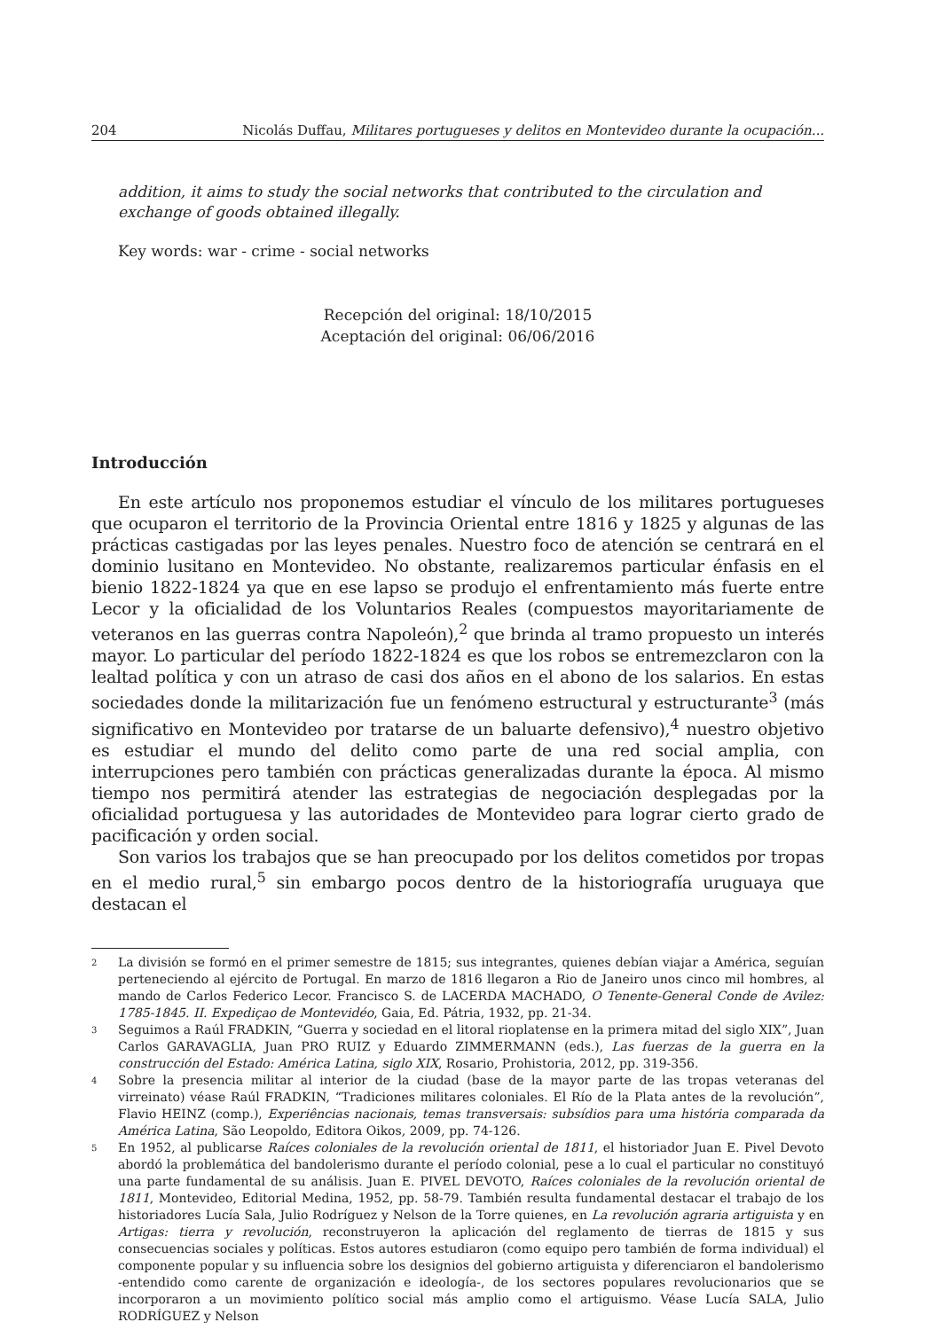204 Nicolás Duffau, Militares portugueses y delitos en Montevideo durante la ocupación...
addition, it aims to study the social networks that contributed to the circulation and exchange of goods obtained illegally.
Key words: war - crime - social networks
Recepción del original: 18/10/2015
Aceptación del original: 06/06/2016
Introducción
En este artículo nos proponemos estudiar el vínculo de los militares portugueses que ocuparon el territorio de la Provincia Oriental entre 1816 y 1825 y algunas de las prácticas castigadas por las leyes penales. Nuestro foco de atención se centrará en el dominio lusitano en Montevideo. No obstante, realizaremos particular énfasis en el bienio 1822-1824 ya que en ese lapso se produjo el enfrentamiento más fuerte entre Lecor y la oficialidad de los Voluntarios Reales (compuestos mayoritariamente de veteranos en las guerras contra Napoleón),<sup>2</sup> que brinda al tramo propuesto un interés mayor. Lo particular del período 1822-1824 es que los robos se entremezclaron con la lealtad política y con un atraso de casi dos años en el abono de los salarios. En estas sociedades donde la militarización fue un fenómeno estructural y estructurante<sup>3</sup> (más significativo en Montevideo por tratarse de un baluarte defensivo),<sup>4</sup> nuestro objetivo es estudiar el mundo del delito como parte de una red social amplia, con interrupciones pero también con prácticas generalizadas durante la época. Al mismo tiempo nos permitirá atender las estrategias de negociación desplegadas por la oficialidad portuguesa y las autoridades de Montevideo para lograr cierto grado de pacificación y orden social.
Son varios los trabajos que se han preocupado por los delitos cometidos por tropas en el medio rural,<sup>5</sup> sin embargo pocos dentro de la historiografía uruguaya que destacan el
2 La división se formó en el primer semestre de 1815; sus integrantes, quienes debían viajar a América, seguían perteneciendo al ejército de Portugal. En marzo de 1816 llegaron a Rio de Janeiro unos cinco mil hombres, al mando de Carlos Federico Lecor. Francisco S. de LACERDA MACHADO, O Tenente-General Conde de Avilez: 1785-1845. II. Expediçao de Montevidéo, Gaia, Ed. Pátria, 1932, pp. 21-34.
3 Seguimos a Raúl FRADKIN, “Guerra y sociedad en el litoral rioplatense en la primera mitad del siglo XIX”, Juan Carlos GARAVAGLIA, Juan PRO RUIZ y Eduardo ZIMMERMANN (eds.), Las fuerzas de la guerra en la construcción del Estado: América Latina, siglo XIX, Rosario, Prohistoria, 2012, pp. 319-356.
4 Sobre la presencia militar al interior de la ciudad (base de la mayor parte de las tropas veteranas del virreinato) véase Raúl FRADKIN, “Tradiciones militares coloniales. El Río de la Plata antes de la revolución”, Flavio HEINZ (comp.), Experiências nacionais, temas transversais: subsídios para uma história comparada da América Latina, São Leopoldo, Editora Oikos, 2009, pp. 74-126.
5 En 1952, al publicarse Raíces coloniales de la revolución oriental de 1811, el historiador Juan E. Pivel Devoto abordó la problemática del bandolerismo durante el período colonial, pese a lo cual el particular no constituyó una parte fundamental de su análisis. Juan E. PIVEL DEVOTO, Raíces coloniales de la revolución oriental de 1811, Montevideo, Editorial Medina, 1952, pp. 58-79. También resulta fundamental destacar el trabajo de los historiadores Lucía Sala, Julio Rodríguez y Nelson de la Torre quienes, en La revolución agraria artiguista y en Artigas: tierra y revolución, reconstruyeron la aplicación del reglamento de tierras de 1815 y sus consecuencias sociales y políticas. Estos autores estudiaron (como equipo pero también de forma individual) el componente popular y su influencia sobre los designios del gobierno artiguista y diferenciaron el bandolerismo -entendido como carente de organización e ideología-, de los sectores populares revolucionarios que se incorporaron a un movimiento político social más amplio como el artiguismo. Véase Lucía SALA, Julio RODRÍGUEZ y Nelson